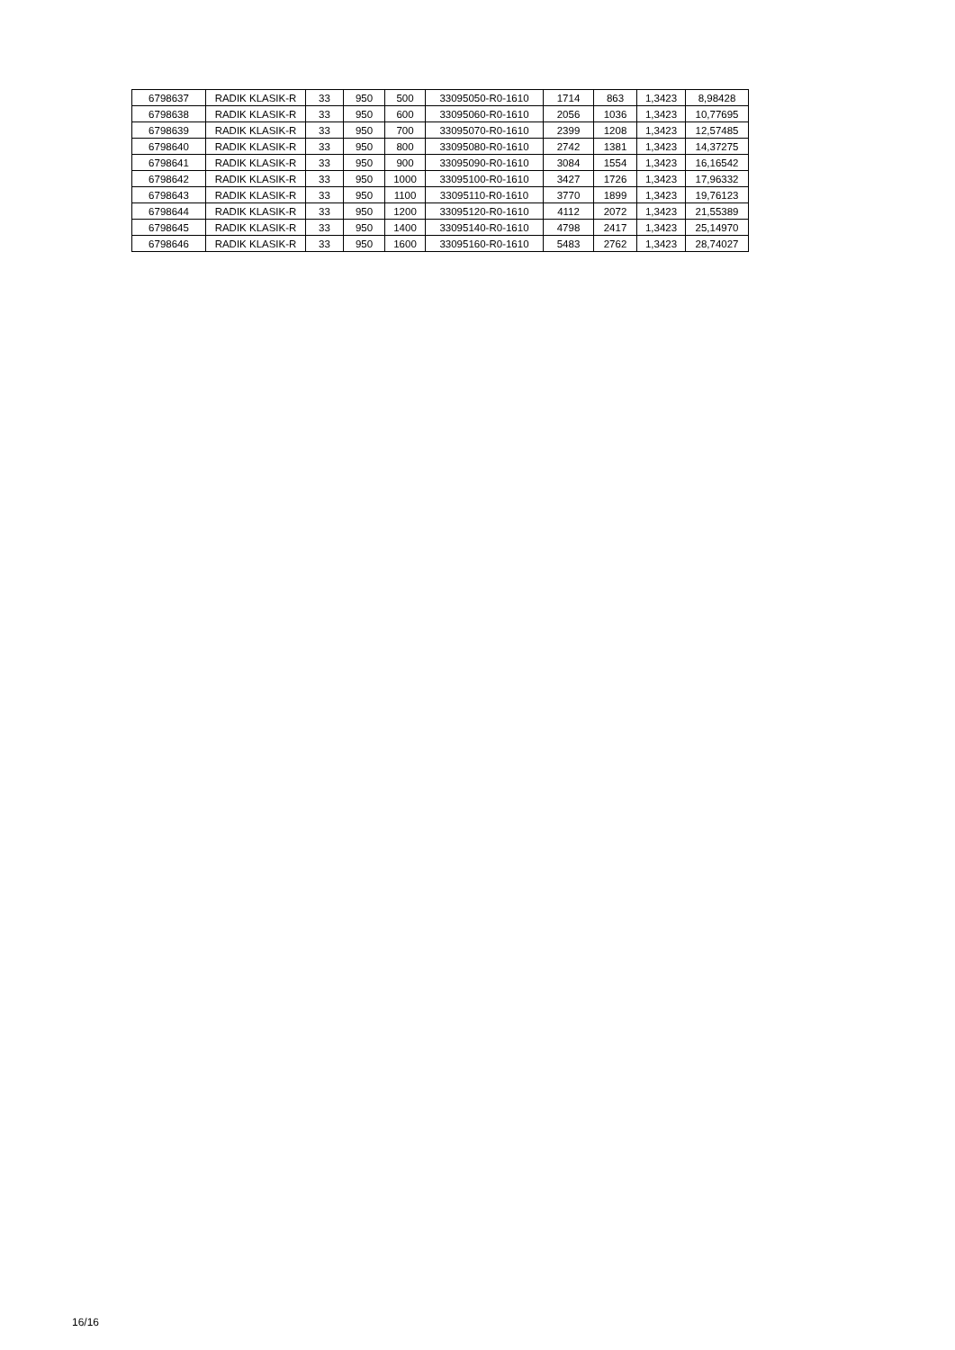| 6798637 | RADIK KLASIK-R | 33 | 950 | 500 | 33095050-R0-1610 | 1714 | 863 | 1,3423 | 8,98428 |
| 6798638 | RADIK KLASIK-R | 33 | 950 | 600 | 33095060-R0-1610 | 2056 | 1036 | 1,3423 | 10,77695 |
| 6798639 | RADIK KLASIK-R | 33 | 950 | 700 | 33095070-R0-1610 | 2399 | 1208 | 1,3423 | 12,57485 |
| 6798640 | RADIK KLASIK-R | 33 | 950 | 800 | 33095080-R0-1610 | 2742 | 1381 | 1,3423 | 14,37275 |
| 6798641 | RADIK KLASIK-R | 33 | 950 | 900 | 33095090-R0-1610 | 3084 | 1554 | 1,3423 | 16,16542 |
| 6798642 | RADIK KLASIK-R | 33 | 950 | 1000 | 33095100-R0-1610 | 3427 | 1726 | 1,3423 | 17,96332 |
| 6798643 | RADIK KLASIK-R | 33 | 950 | 1100 | 33095110-R0-1610 | 3770 | 1899 | 1,3423 | 19,76123 |
| 6798644 | RADIK KLASIK-R | 33 | 950 | 1200 | 33095120-R0-1610 | 4112 | 2072 | 1,3423 | 21,55389 |
| 6798645 | RADIK KLASIK-R | 33 | 950 | 1400 | 33095140-R0-1610 | 4798 | 2417 | 1,3423 | 25,14970 |
| 6798646 | RADIK KLASIK-R | 33 | 950 | 1600 | 33095160-R0-1610 | 5483 | 2762 | 1,3423 | 28,74027 |
16/16